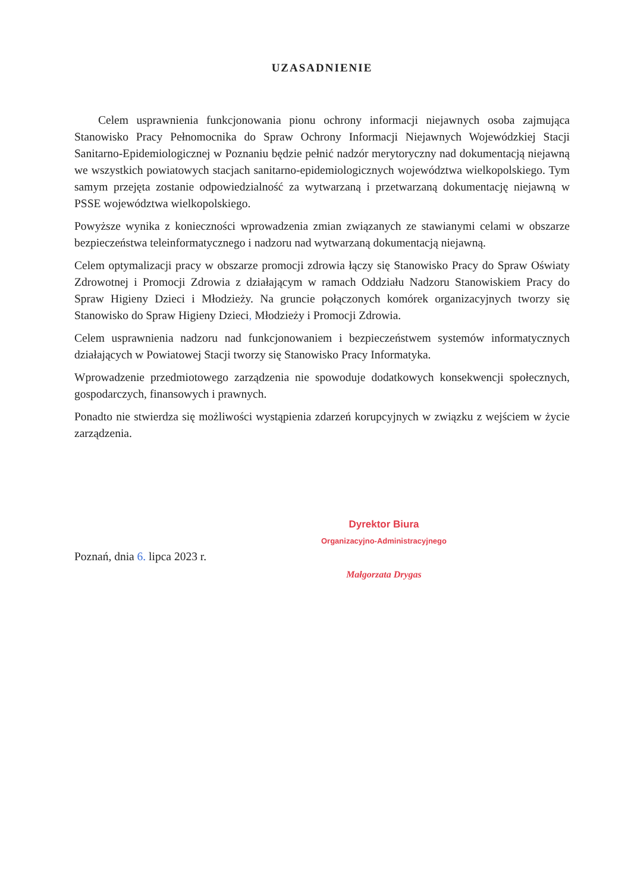UZASADNIENIE
Celem usprawnienia funkcjonowania pionu ochrony informacji niejawnych osoba zajmująca Stanowisko Pracy Pełnomocnika do Spraw Ochrony Informacji Niejawnych Wojewódzkiej Stacji Sanitarno-Epidemiologicznej w Poznaniu będzie pełnić nadzór merytoryczny nad dokumentacją niejawną we wszystkich powiatowych stacjach sanitarno-epidemiologicznych województwa wielkopolskiego. Tym samym przejęta zostanie odpowiedzialność za wytwarzaną i przetwarzaną dokumentację niejawną w PSSE województwa wielkopolskiego.
Powyższe wynika z konieczności wprowadzenia zmian związanych ze stawianymi celami w obszarze bezpieczeństwa teleinformatycznego i nadzoru nad wytwarzaną dokumentacją niejawną.
Celem optymalizacji pracy w obszarze promocji zdrowia łączy się Stanowisko Pracy do Spraw Oświaty Zdrowotnej i Promocji Zdrowia z działającym w ramach Oddziału Nadzoru Stanowiskiem Pracy do Spraw Higieny Dzieci i Młodzieży. Na gruncie połączonych komórek organizacyjnych tworzy się Stanowisko do Spraw Higieny Dzieci, Młodzieży i Promocji Zdrowia.
Celem usprawnienia nadzoru nad funkcjonowaniem i bezpieczeństwem systemów informatycznych działających w Powiatowej Stacji tworzy się Stanowisko Pracy Informatyka.
Wprowadzenie przedmiotowego zarządzenia nie spowoduje dodatkowych konsekwencji społecznych, gospodarczych, finansowych i prawnych.
Ponadto nie stwierdza się możliwości wystąpienia zdarzeń korupcyjnych w związku z wejściem w życie zarządzenia.
Poznań, dnia 6. lipca 2023 r.
Dyrektor Biura
Organizacyjno-Administracyjnego
Małgorzata Drygas